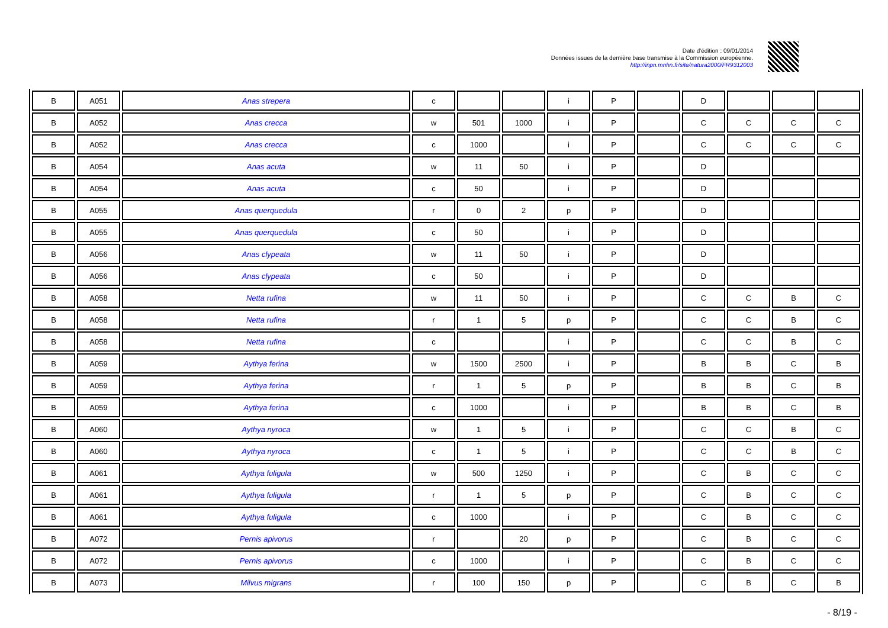Date d'édition : 09/01/2014
Données issues de la dernière base transmise à la Commission européenne.
http://inpn.mnhn.fr/site/natura2000/FR9312003
| B | A051 | Anas strepera | c | | | i | P | | D | | | |
| B | A052 | Anas crecca | w | 501 | 1000 | i | P | | C | C | C | C |
| B | A052 | Anas crecca | c | 1000 | | i | P | | C | C | C | C |
| B | A054 | Anas acuta | w | 11 | 50 | i | P | | D | | | |
| B | A054 | Anas acuta | c | 50 | | i | P | | D | | | |
| B | A055 | Anas querquedula | r | 0 | 2 | p | P | | D | | | |
| B | A055 | Anas querquedula | c | 50 | | i | P | | D | | | |
| B | A056 | Anas clypeata | w | 11 | 50 | i | P | | D | | | |
| B | A056 | Anas clypeata | c | 50 | | i | P | | D | | | |
| B | A058 | Netta rufina | w | 11 | 50 | i | P | | C | C | B | C |
| B | A058 | Netta rufina | r | 1 | 5 | p | P | | C | C | B | C |
| B | A058 | Netta rufina | c | | | i | P | | C | C | B | C |
| B | A059 | Aythya ferina | w | 1500 | 2500 | i | P | | B | B | C | B |
| B | A059 | Aythya ferina | r | 1 | 5 | p | P | | B | B | C | B |
| B | A059 | Aythya ferina | c | 1000 | | i | P | | B | B | C | B |
| B | A060 | Aythya nyroca | w | 1 | 5 | i | P | | C | C | B | C |
| B | A060 | Aythya nyroca | c | 1 | 5 | i | P | | C | C | B | C |
| B | A061 | Aythya fuligula | w | 500 | 1250 | i | P | | C | B | C | C |
| B | A061 | Aythya fuligula | r | 1 | 5 | p | P | | C | B | C | C |
| B | A061 | Aythya fuligula | c | 1000 | | i | P | | C | B | C | C |
| B | A072 | Pernis apivorus | r | | 20 | p | P | | C | B | C | C |
| B | A072 | Pernis apivorus | c | 1000 | | i | P | | C | B | C | C |
| B | A073 | Milvus migrans | r | 100 | 150 | p | P | | C | B | C | B |
- 8/19 -